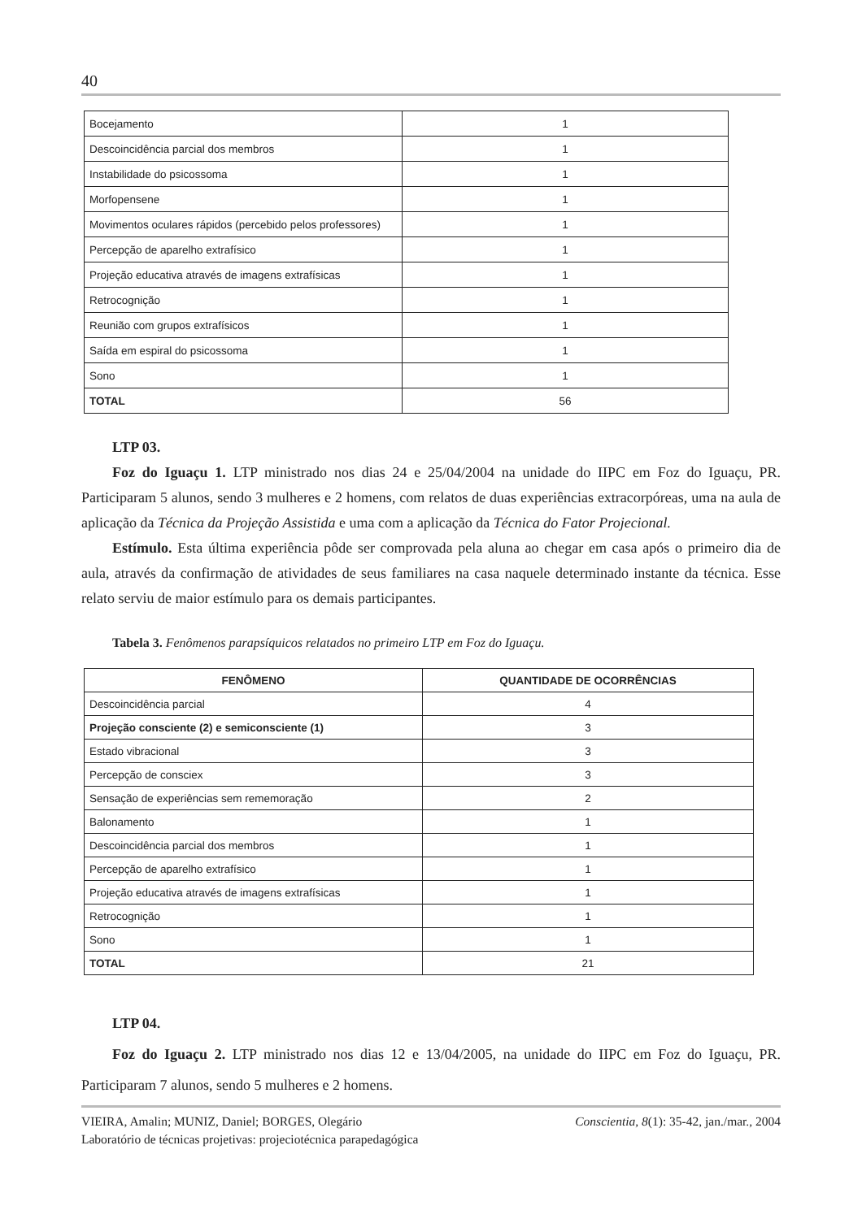40
| Bocejamento | 1 |
| Descoincidência parcial dos membros | 1 |
| Instabilidade do psicossoma | 1 |
| Morfopensene | 1 |
| Movimentos oculares rápidos (percebido pelos professores) | 1 |
| Percepção de aparelho extrafísico | 1 |
| Projeção educativa através de imagens extrafísicas | 1 |
| Retrocognição | 1 |
| Reunião com grupos extrafísicos | 1 |
| Saída em espiral do psicossoma | 1 |
| Sono | 1 |
| TOTAL | 56 |
LTP 03.
Foz do Iguaçu 1. LTP ministrado nos dias 24 e 25/04/2004 na unidade do IIPC em Foz do Iguaçu, PR. Participaram 5 alunos, sendo 3 mulheres e 2 homens, com relatos de duas experiências extracorpóreas, uma na aula de aplicação da Técnica da Projeção Assistida e uma com a aplicação da Técnica do Fator Projecional.
Estímulo. Esta última experiência pôde ser comprovada pela aluna ao chegar em casa após o primeiro dia de aula, através da confirmação de atividades de seus familiares na casa naquele determinado instante da técnica. Esse relato serviu de maior estímulo para os demais participantes.
Tabela 3. Fenômenos parapsíquicos relatados no primeiro LTP em Foz do Iguaçu.
| FENÔMENO | QUANTIDADE DE OCORRÊNCIAS |
| --- | --- |
| Descoincidência parcial | 4 |
| Projeção consciente (2) e semiconsciente (1) | 3 |
| Estado vibracional | 3 |
| Percepção de consciex | 3 |
| Sensação de experiências sem rememoração | 2 |
| Balonamento | 1 |
| Descoincidência parcial dos membros | 1 |
| Percepção de aparelho extrafísico | 1 |
| Projeção educativa através de imagens extrafísicas | 1 |
| Retrocognição | 1 |
| Sono | 1 |
| TOTAL | 21 |
LTP 04.
Foz do Iguaçu 2. LTP ministrado nos dias 12 e 13/04/2005, na unidade do IIPC em Foz do Iguaçu, PR. Participaram 7 alunos, sendo 5 mulheres e 2 homens.
VIEIRA, Amalin; MUNIZ, Daniel; BORGES, Olegário
Laboratório de técnicas projetivas: projeciotécnica parapedagógica
Conscientia, 8(1): 35-42, jan./mar., 2004